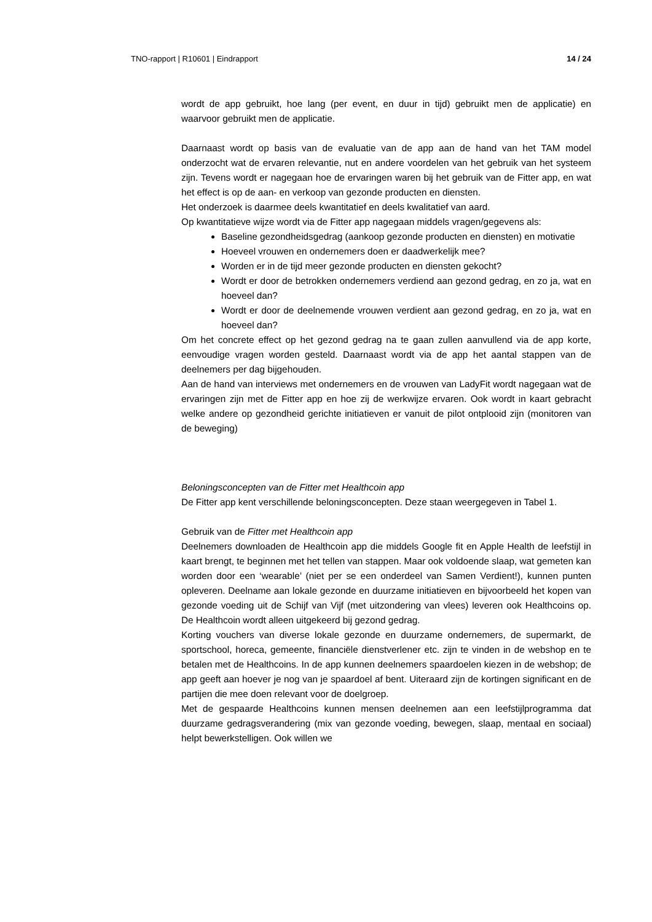TNO-rapport | R10601 | Eindrapport 14 / 24
wordt de app gebruikt, hoe lang (per event, en duur in tijd) gebruikt men de applicatie) en waarvoor gebruikt men de applicatie.
Daarnaast wordt op basis van de evaluatie van de app aan de hand van het TAM model onderzocht wat de ervaren relevantie, nut en andere voordelen van het gebruik van het systeem zijn. Tevens wordt er nagegaan hoe de ervaringen waren bij het gebruik van de Fitter app, en wat het effect is op de aan- en verkoop van gezonde producten en diensten.
Het onderzoek is daarmee deels kwantitatief en deels kwalitatief van aard.
Op kwantitatieve wijze wordt via de Fitter app nagegaan middels vragen/gegevens als:
Baseline gezondheidsgedrag (aankoop gezonde producten en diensten) en motivatie
Hoeveel vrouwen en ondernemers doen er daadwerkelijk mee?
Worden er in de tijd meer gezonde producten en diensten gekocht?
Wordt er door de betrokken ondernemers verdiend aan gezond gedrag, en zo ja, wat en hoeveel dan?
Wordt er door de deelnemende vrouwen verdient aan gezond gedrag, en zo ja, wat en hoeveel dan?
Om het concrete effect op het gezond gedrag na te gaan zullen aanvullend via de app korte, eenvoudige vragen worden gesteld. Daarnaast wordt via de app het aantal stappen van de deelnemers per dag bijgehouden.
Aan de hand van interviews met ondernemers en de vrouwen van LadyFit wordt nagegaan wat de ervaringen zijn met de Fitter app en hoe zij de werkwijze ervaren. Ook wordt in kaart gebracht welke andere op gezondheid gerichte initiatieven er vanuit de pilot ontplooid zijn (monitoren van de beweging)
Beloningsconcepten van de Fitter met Healthcoin app
De Fitter app kent verschillende beloningsconcepten. Deze staan weergegeven in Tabel 1.
Gebruik van de Fitter met Healthcoin app
Deelnemers downloaden de Healthcoin app die middels Google fit en Apple Health de leefstijl in kaart brengt, te beginnen met het tellen van stappen. Maar ook voldoende slaap, wat gemeten kan worden door een ‘wearable’ (niet per se een onderdeel van Samen Verdient!), kunnen punten opleveren. Deelname aan lokale gezonde en duurzame initiatieven en bijvoorbeeld het kopen van gezonde voeding uit de Schijf van Vijf (met uitzondering van vlees) leveren ook Healthcoins op. De Healthcoin wordt alleen uitgekeerd bij gezond gedrag.
Korting vouchers van diverse lokale gezonde en duurzame ondernemers, de supermarkt, de sportschool, horeca, gemeente, financiële dienstverlener etc. zijn te vinden in de webshop en te betalen met de Healthcoins. In de app kunnen deelnemers spaardoelen kiezen in de webshop; de app geeft aan hoever je nog van je spaardoel af bent. Uiteraard zijn de kortingen significant en de partijen die mee doen relevant voor de doelgroep.
Met de gespaarde Healthcoins kunnen mensen deelnemen aan een leefstijlprogramma dat duurzame gedragsverandering (mix van gezonde voeding, bewegen, slaap, mentaal en sociaal) helpt bewerkstelligen. Ook willen we